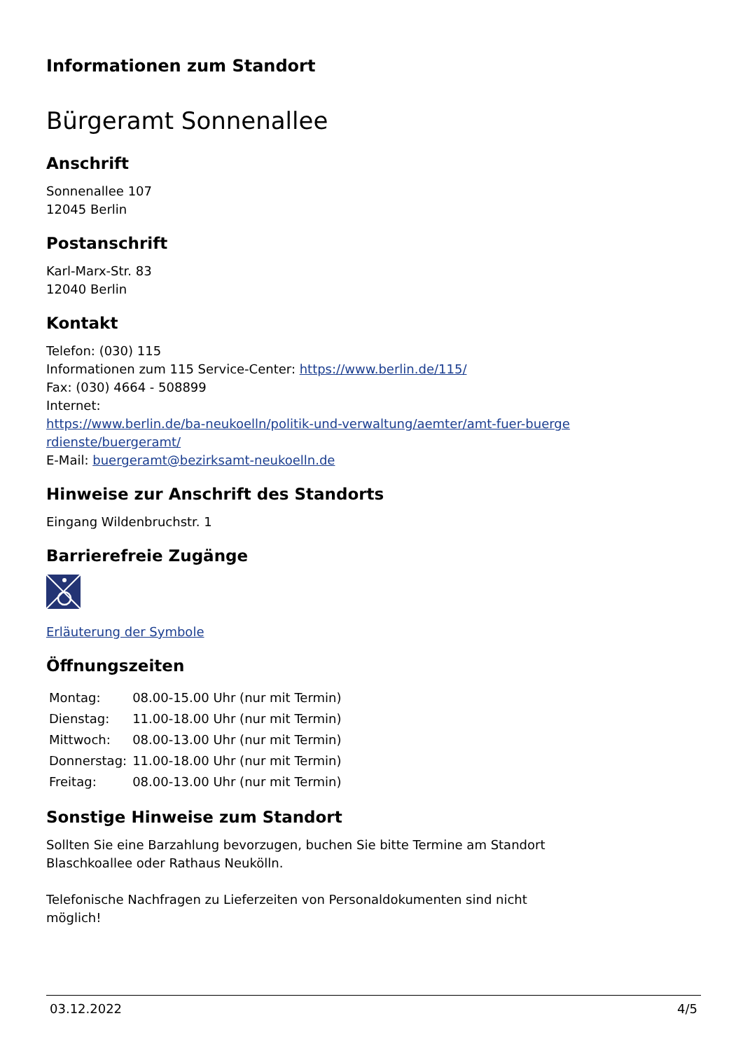Informationen zum Standort
Bürgeramt Sonnenallee
Anschrift
Sonnenallee 107
12045 Berlin
Postanschrift
Karl-Marx-Str. 83
12040 Berlin
Kontakt
Telefon: (030) 115
Informationen zum 115 Service-Center: https://www.berlin.de/115/
Fax: (030) 4664 - 508899
Internet:
https://www.berlin.de/ba-neukoelln/politik-und-verwaltung/aemter/amt-fuer-buerge rdienste/buergeramt/
E-Mail: buergeramt@bezirksamt-neukoelln.de
Hinweise zur Anschrift des Standorts
Eingang Wildenbruchstr. 1
Barrierefreie Zugänge
Erläuterung der Symbole
Öffnungszeiten
| Montag: | 08.00-15.00 Uhr (nur mit Termin) |
| Dienstag: | 11.00-18.00 Uhr (nur mit Termin) |
| Mittwoch: | 08.00-13.00 Uhr (nur mit Termin) |
| Donnerstag: | 11.00-18.00 Uhr (nur mit Termin) |
| Freitag: | 08.00-13.00 Uhr (nur mit Termin) |
Sonstige Hinweise zum Standort
Sollten Sie eine Barzahlung bevorzugen, buchen Sie bitte Termine am Standort
Blaschkoallee oder Rathaus Neukölln.
Telefonische Nachfragen zu Lieferzeiten von Personaldokumenten sind nicht
möglich!
03.12.2022 4/5